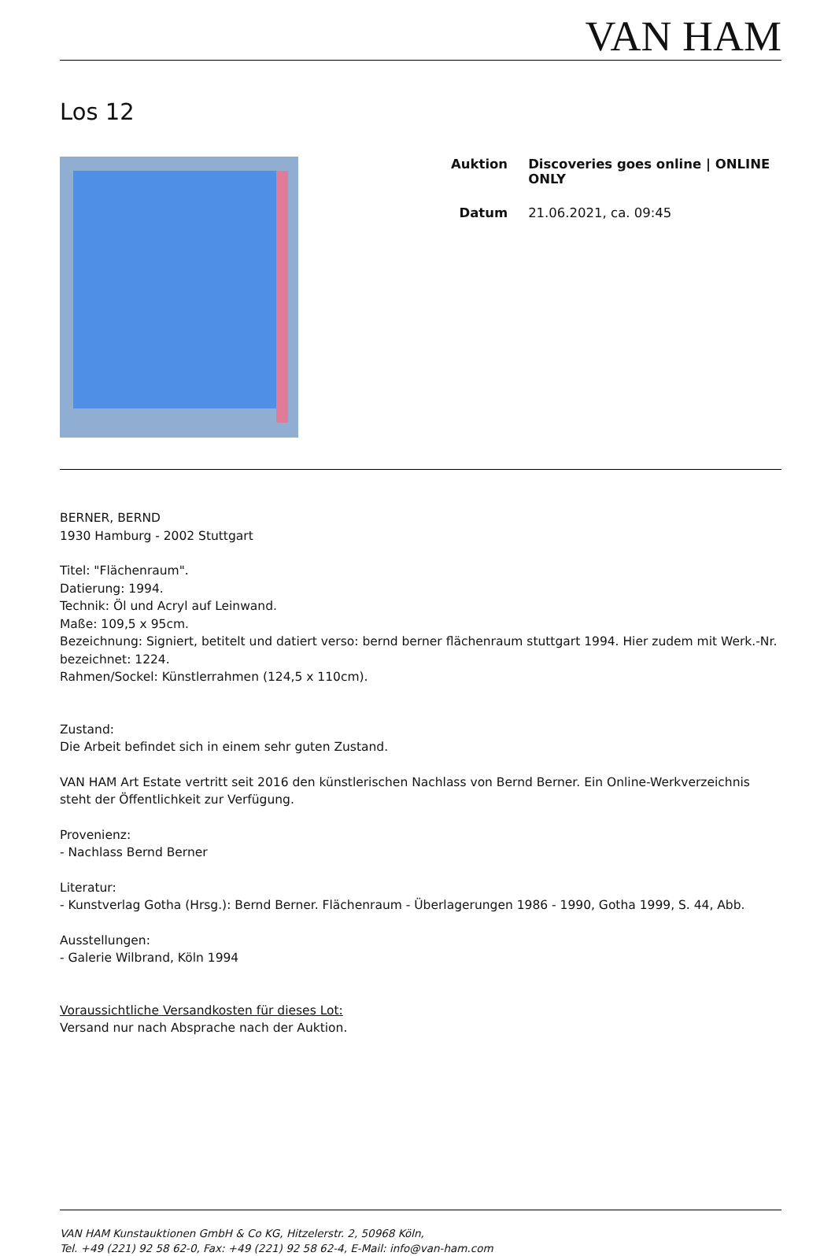VAN HAM
Los 12
| Auktion | Discoveries goes online / ONLINE ONLY |
| Datum | 21.06.2021, ca. 09:45 |
BERNER, BERND
1930 Hamburg - 2002 Stuttgart
Titel: "Flächenraum".
Datierung: 1994.
Technik: Öl und Acryl auf Leinwand.
Maße: 109,5 x 95cm.
Bezeichnung: Signiert, betitelt und datiert verso: bernd berner flächenraum stuttgart 1994. Hier zudem mit Werk.-Nr. bezeichnet: 1224.
Rahmen/Sockel: Künstlerrahmen (124,5 x 110cm).
Zustand:
Die Arbeit befindet sich in einem sehr guten Zustand.
VAN HAM Art Estate vertritt seit 2016 den künstlerischen Nachlass von Bernd Berner. Ein Online-Werkverzeichnis steht der Öffentlichkeit zur Verfügung.
Provenienz:
- Nachlass Bernd Berner
Literatur:
- Kunstverlag Gotha (Hrsg.): Bernd Berner. Flächenraum - Überlagerungen 1986 - 1990, Gotha 1999, S. 44, Abb.
Ausstellungen:
- Galerie Wilbrand, Köln 1994
Voraussichtliche Versandkosten für dieses Lot:
Versand nur nach Absprache nach der Auktion.
VAN HAM Kunstauktionen GmbH & Co KG, Hitzelerstr. 2, 50968 Köln,
Tel. +49 (221) 92 58 62-0, Fax: +49 (221) 92 58 62-4, E-Mail: info@van-ham.com